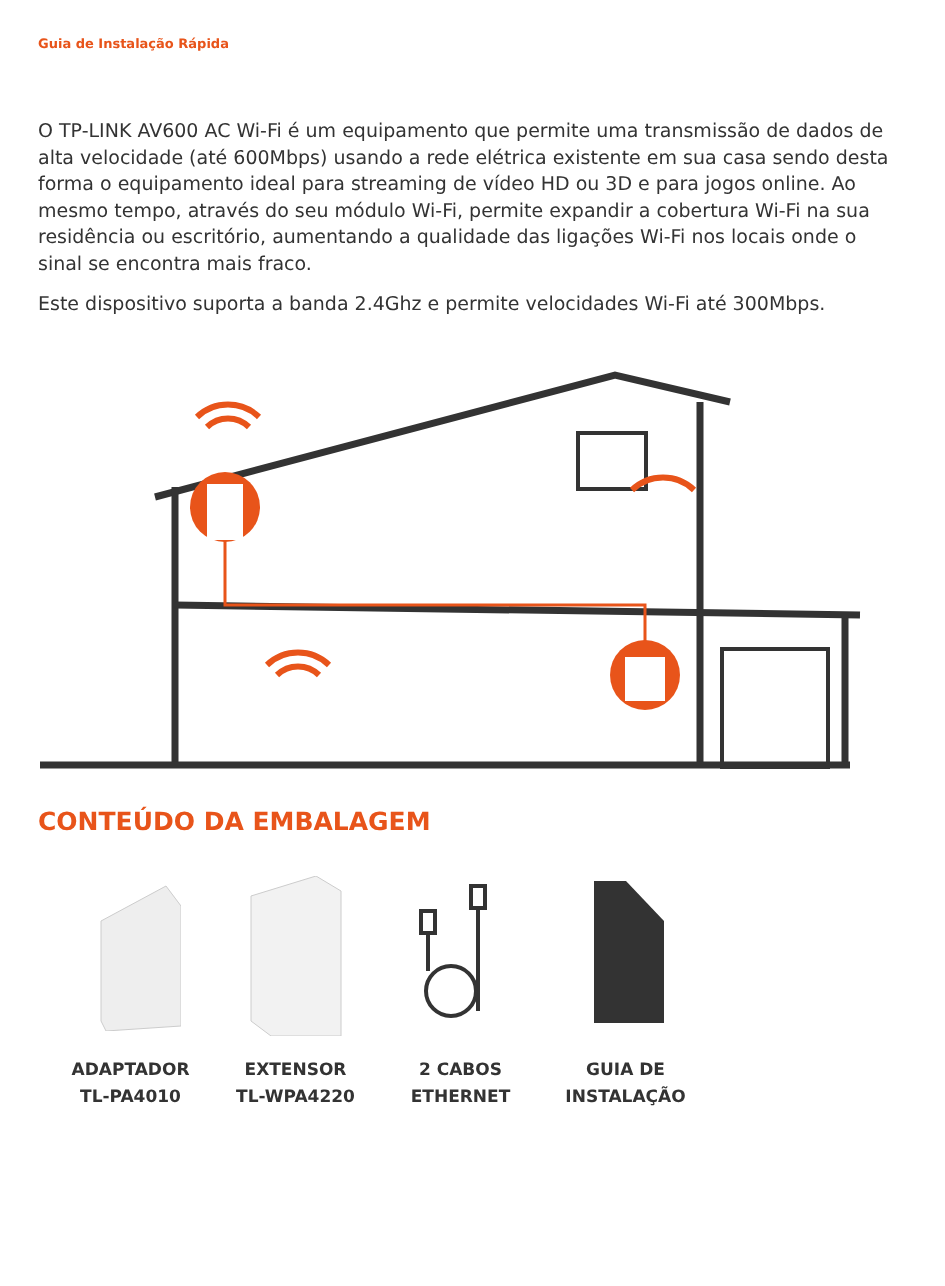Guia de Instalação Rápida
O TP-LINK AV600 AC Wi-Fi é um equipamento que permite uma transmissão de dados de alta velocidade (até 600Mbps) usando a rede elétrica existente em sua casa sendo desta forma o equipamento ideal para streaming de vídeo HD ou 3D e para jogos online. Ao mesmo tempo, através do seu módulo Wi-Fi, permite expandir a cobertura Wi-Fi na sua residência ou escritório, aumentando a qualidade das ligações Wi-Fi nos locais onde o sinal se encontra mais fraco.
Este dispositivo suporta a banda 2.4Ghz e permite velocidades Wi-Fi até 300Mbps.
CONTEÚDO DA EMBALAGEM
ADAPTADOR
TL-PA4010
EXTENSOR
TL-WPA4220
2 CABOS
ETHERNET
GUIA DE
INSTALAÇÃO